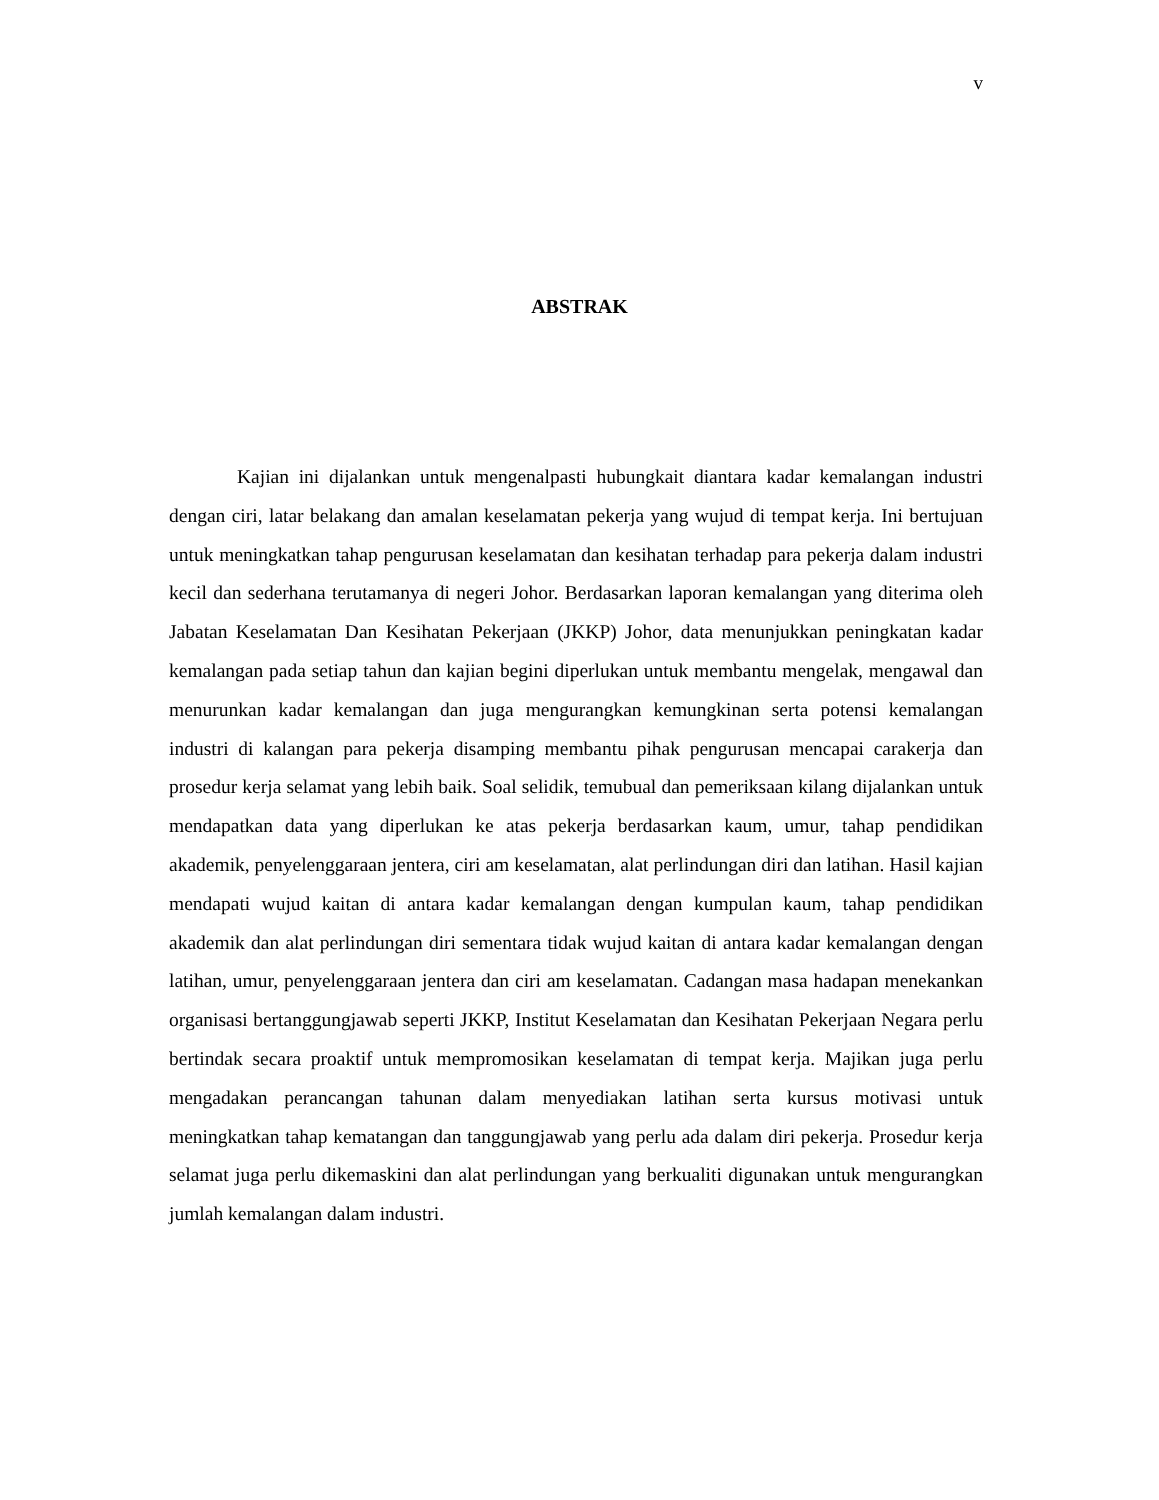v
ABSTRAK
Kajian ini dijalankan untuk mengenalpasti hubungkait diantara kadar kemalangan industri dengan ciri, latar belakang dan amalan keselamatan pekerja yang wujud di tempat kerja. Ini bertujuan untuk meningkatkan tahap pengurusan keselamatan dan kesihatan terhadap para pekerja dalam industri kecil dan sederhana terutamanya di negeri Johor. Berdasarkan laporan kemalangan yang diterima oleh Jabatan Keselamatan Dan Kesihatan Pekerjaan (JKKP) Johor, data menunjukkan peningkatan kadar kemalangan pada setiap tahun dan kajian begini diperlukan untuk membantu mengelak, mengawal dan menurunkan kadar kemalangan dan juga mengurangkan kemungkinan serta potensi kemalangan industri di kalangan para pekerja disamping membantu pihak pengurusan mencapai carakerja dan prosedur kerja selamat yang lebih baik. Soal selidik, temubual dan pemeriksaan kilang dijalankan untuk mendapatkan data yang diperlukan ke atas pekerja berdasarkan kaum, umur, tahap pendidikan akademik, penyelenggaraan jentera, ciri am keselamatan, alat perlindungan diri dan latihan. Hasil kajian mendapati wujud kaitan di antara kadar kemalangan dengan kumpulan kaum, tahap pendidikan akademik dan alat perlindungan diri sementara tidak wujud kaitan di antara kadar kemalangan dengan latihan, umur, penyelenggaraan jentera dan ciri am keselamatan. Cadangan masa hadapan menekankan organisasi bertanggungjawab seperti JKKP, Institut Keselamatan dan Kesihatan Pekerjaan Negara perlu bertindak secara proaktif untuk mempromosikan keselamatan di tempat kerja. Majikan juga perlu mengadakan perancangan tahunan dalam menyediakan latihan serta kursus motivasi untuk meningkatkan tahap kematangan dan tanggungjawab yang perlu ada dalam diri pekerja. Prosedur kerja selamat juga perlu dikemaskini dan alat perlindungan yang berkualiti digunakan untuk mengurangkan jumlah kemalangan dalam industri.